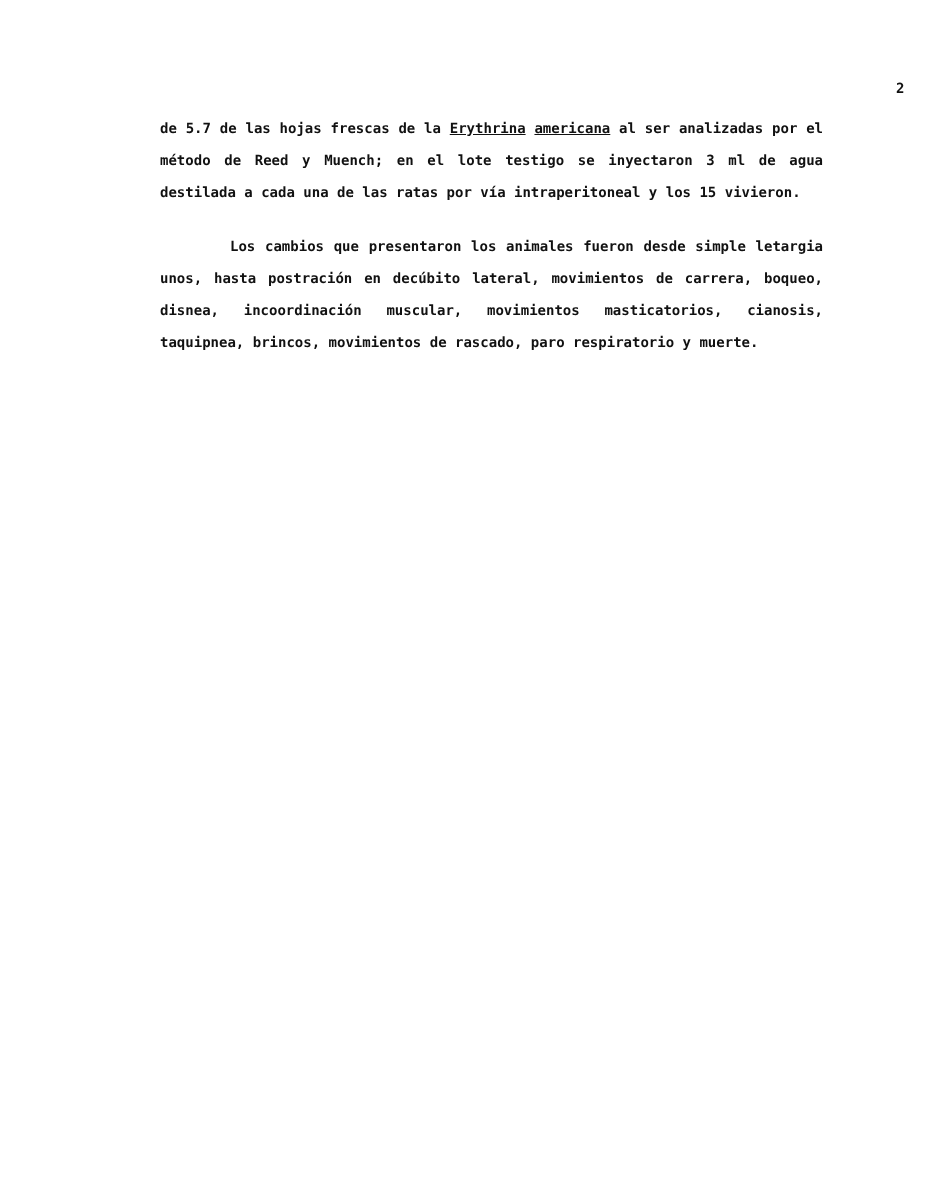2
de 5.7 de las hojas frescas de la Erythrina americana al ser analizadas por el método de Reed y Muench; en el lote testigo se inyectaron 3 ml de agua destilada a cada una de las ratas por vía intraperitoneal y los 15 vivieron.
Los cambios que presentaron los animales fueron desde simple letargia unos, hasta postración en decúbito lateral, movimientos de carrera, boqueo, disnea, incoordinación muscular, movimientos masticatorios, cianosis, taquipnea, brincos, movimientos de rascado, paro respiratorio y muerte.